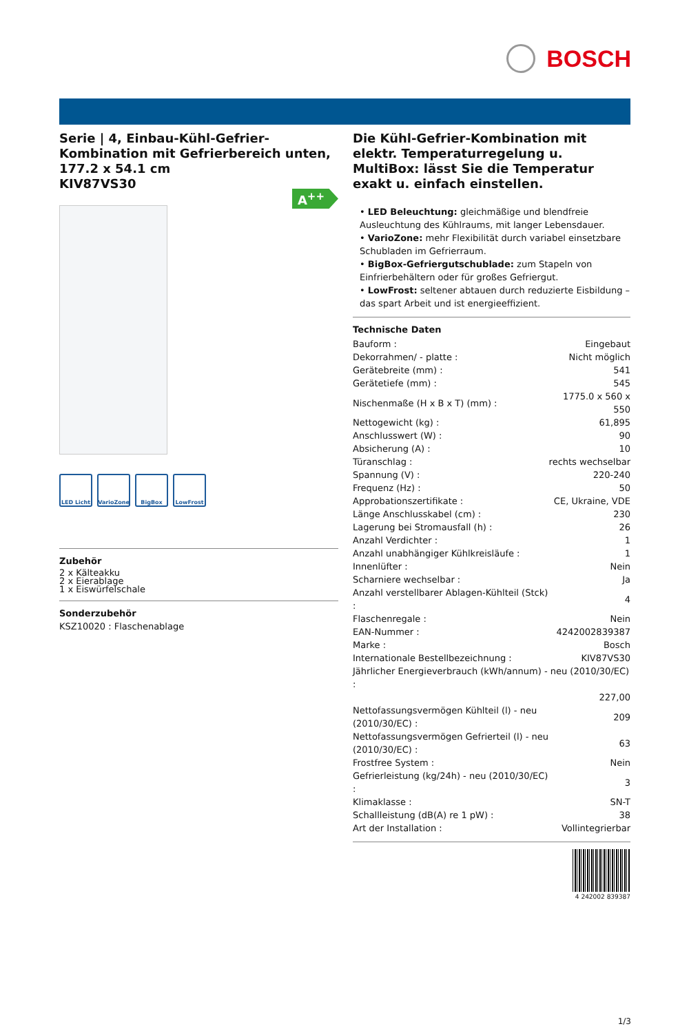BOSCH
Serie | 4, Einbau-Kühl-Gefrier-Kombination mit Gefrierbereich unten, 177.2 x 54.1 cm
KIV87VS30
A<sup>++</sup>
LED Licht VarioZone BigBox LowFrost
Zubehör
2 x Kälteakku
2 x Eierablage
1 x Eiswürfelschale
Sonderzubehör
KSZ10020 : Flaschenablage
Die Kühl-Gefrier-Kombination mit elektr. Temperaturregelung u. MultiBox: lässt Sie die Temperatur exakt u. einfach einstellen.
• LED Beleuchtung: gleichmäßige und blendfreie Ausleuchtung des Kühlraums, mit langer Lebensdauer.
• VarioZone: mehr Flexibilität durch variabel einsetzbare Schubladen im Gefrierraum.
• BigBox-Gefriergutschublade: zum Stapeln von Einfrierbehältern oder für großes Gefriergut.
• LowFrost: seltener abtauen durch reduzierte Eisbildung – das spart Arbeit und ist energieeffizient.
Technische Daten
| Bauform : | Eingebaut |
| Dekorrahmen/ - platte : | Nicht möglich |
| Gerätebreite (mm) : | 541 |
| Gerätetiefe (mm) : | 545 |
| Nischenmaße (H x B x T) (mm) : | 1775.0 x 560 x 550 |
| Nettogewicht (kg) : | 61,895 |
| Anschlusswert (W) : | 90 |
| Absicherung (A) : | 10 |
| Türanschlag : | rechts wechselbar |
| Spannung (V) : | 220-240 |
| Frequenz (Hz) : | 50 |
| Approbationszertifikate : | CE, Ukraine, VDE |
| Länge Anschlusskabel (cm) : | 230 |
| Lagerung bei Stromausfall (h) : | 26 |
| Anzahl Verdichter : | 1 |
| Anzahl unabhängiger Kühlkreisläufe : | 1 |
| Innenlüfter : | Nein |
| Scharniere wechselbar : | Ja |
| Anzahl verstellbarer Ablagen-Kühlteil (Stck) : | 4 |
| Flaschenregale : | Nein |
| EAN-Nummer : | 4242002839387 |
| Marke : | Bosch |
| Internationale Bestellbezeichnung : | KIV87VS30 |
| Jährlicher Energieverbrauch (kWh/annum) - neu (2010/30/EC) : | |
| | 227,00 |
| Nettofassungsvermögen Kühlteil (l) - neu (2010/30/EC) : | 209 |
| Nettofassungsvermögen Gefrierteil (l) - neu (2010/30/EC) : | 63 |
| Frostfree System : | Nein |
| Gefrierleistung (kg/24h) - neu (2010/30/EC) : | 3 |
| Klimaklasse : | SN-T |
| Schallleistung (dB(A) re 1 pW) : | 38 |
| Art der Installation : | Vollintegrierbar |
4 242002 839387
1/3